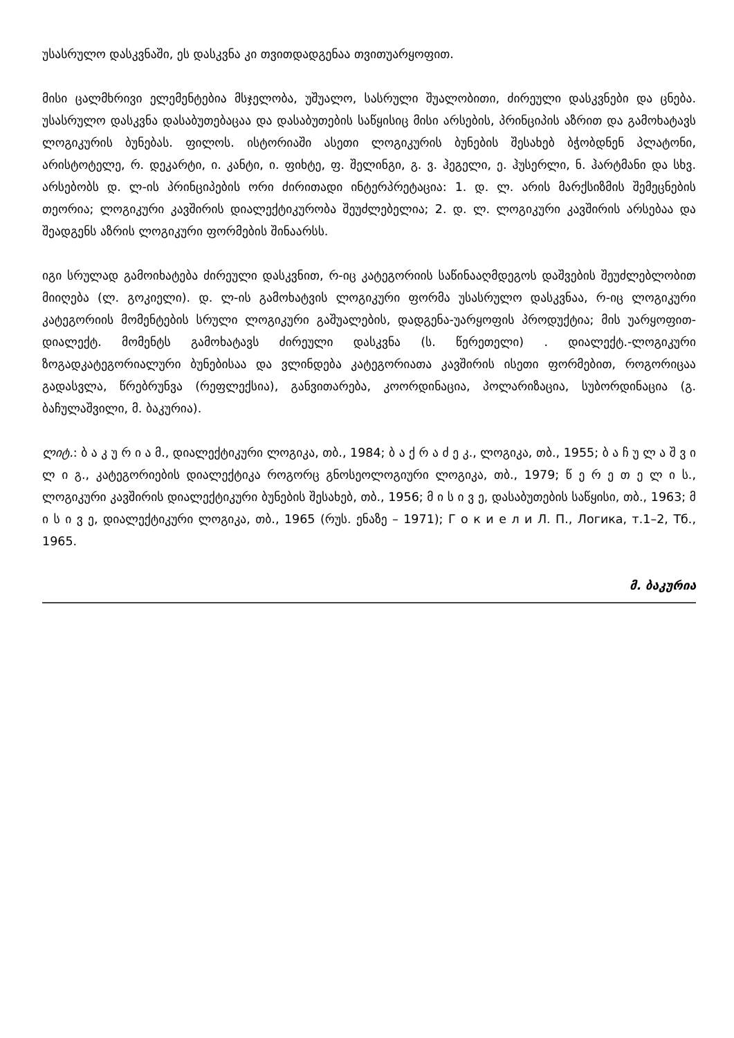უსასრულო დასკვნაში, ეს დასკვნა კი თვითდადგენაა თვითუარყოფით.
მისი ცალმხრივი ელემენტებია მსჯელობა, უშუალო, სასრული შუალობითი, ძირეული დასკვნები და ცნება. უსასრულო დასკვნა დასაბუთებაცაა და დასაბუთების საწყისიც მისი არსების, პრინციპის აზრით და გამოხატავს ლოგიკურის ბუნებას. ფილოს. ისტორიაში ასეთი ლოგიკურის ბუნების შესახებ ბჭობდნენ პლატონი, არისტოტელე, რ. დეკარტი, ი. კანტი, ი. ფიხტე, ფ. შელინგი, გ. ვ. ჰეგელი, ე. ჰუსერლი, ნ. ჰარტმანი და სხვ. არსებობს დ. ლ-ის პრინციპების ორი ძირითადი ინტერპრეტაცია: 1. დ. ლ. არის მარქსიზმის შემეცნების თეორია; ლოგიკური კავშირის დიალექტიკურობა შეუძლებელია; 2. დ. ლ. ლოგიკური კავშირის არსებაა და შეადგენს აზრის ლოგიკური ფორმების შინაარსს.
იგი სრულად გამოიხატება ძირეული დასკვნით, რ-იც კატეგორიის საწინააღმდეგოს დაშვების შეუძლებლობით მიიღება (ლ. გოკიელი). დ. ლ-ის გამოხატვის ლოგიკური ფორმა უსასრულო დასკვნაა, რ-იც ლოგიკური კატეგორიის მომენტების სრული ლოგიკური გაშუალების, დადგენა-უარყოფის პროდუქტია; მის უარყოფით-დიალექტ. მომენტს გამოხატავს ძირეული დასკვნა (ს. წერეთელი) . დიალექტ.-ლოგიკური ზოგადკატეგორიალური ბუნებისაა და ვლინდება კატეგორიათა კავშირის ისეთი ფორმებით, როგორიცაა გადასვლა, წრებრუნვა (რეფლექსია), განვითარება, კოორდინაცია, პოლარიზაცია, სუბორდინაცია (გ. ბაჩულაშვილი, მ. ბაკურია).
ლიტ.: ბ ა კ უ რ ი ა მ., დიალექტიკური ლოგიკა, თბ., 1984; ბ ა ქ რ ა ძ ე კ., ლოგიკა, თბ., 1955; ბ ა ჩ უ ლ ა შ ვ ი ლ ი გ., კატეგორიების დიალექტიკა როგორც გნოსეოლოგიური ლოგიკა, თბ., 1979; წ ე რ ე თ ე ლ ი ს., ლოგიკური კავშირის დიალექტიკური ბუნების შესახებ, თბ., 1956; მ ი ს ი ვ ე, დასაბუთების საწყისი, თბ., 1963; მ ი ს ი ვ ე, დიალექტიკური ლოგიკა, თბ., 1965 (რუს. ენაზე – 1971); Г о к и е л и Л. П., Логика, т.1–2, Тб., 1965.
მ. ბაკურია